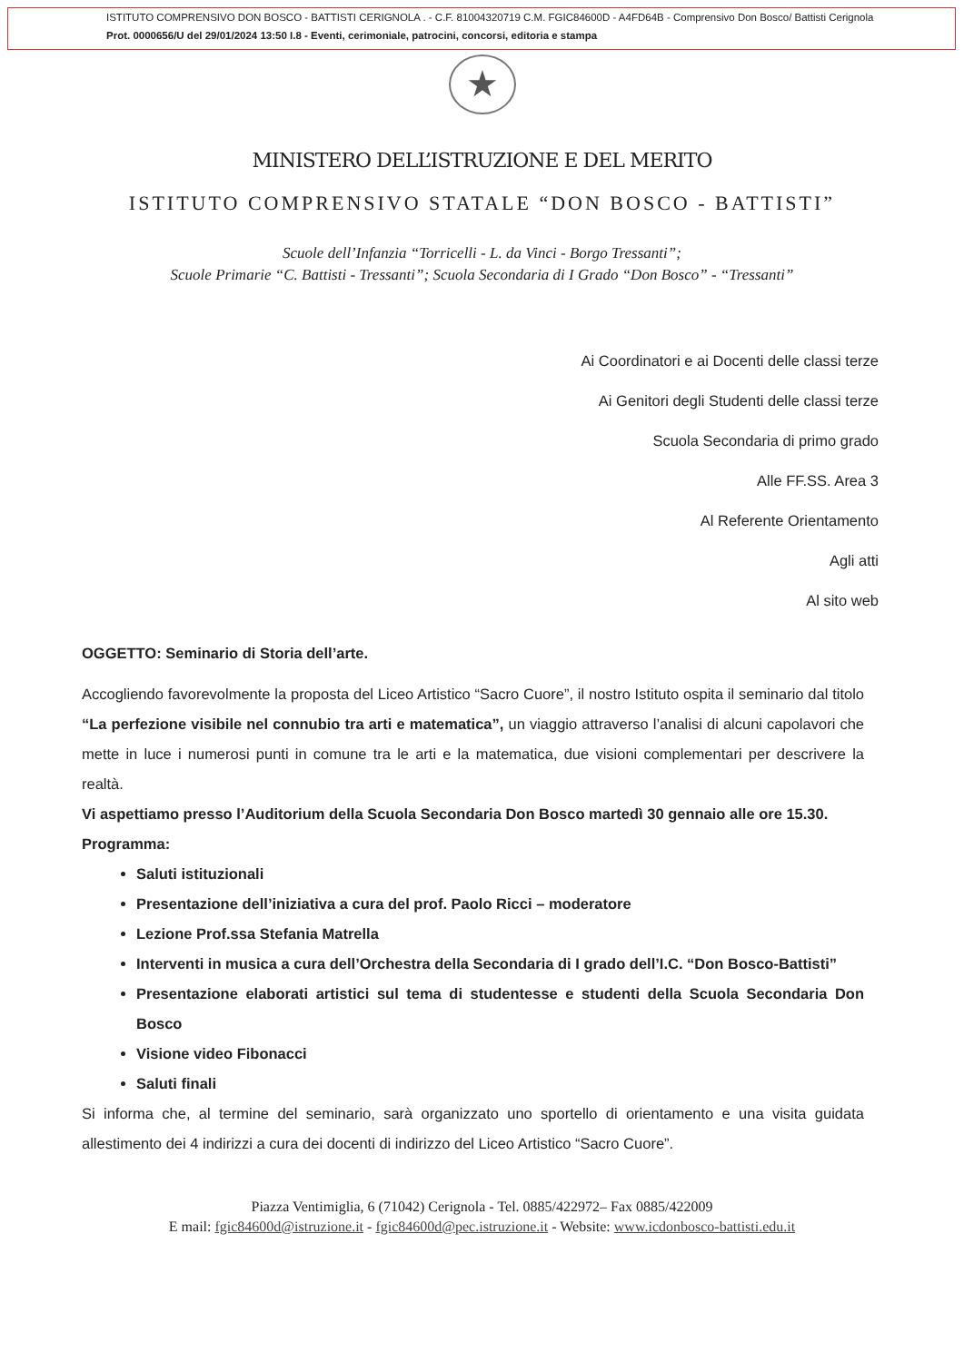ISTITUTO COMPRENSIVO DON BOSCO - BATTISTI CERIGNOLA . - C.F. 81004320719 C.M. FGIC84600D - A4FD64B - Comprensivo Don Bosco/ Battisti Cerignola
Prot. 0000656/U del 29/01/2024 13:50 I.8 - Eventi, cerimoniale, patrocini, concorsi, editoria e stampa
★
MINISTERO DELL’ISTRUZIONE E DEL MERITO
ISTITUTO COMPRENSIVO STATALE “DON BOSCO - BATTISTI”
Scuole dell’Infanzia “Torricelli - L. da Vinci - Borgo Tressanti”;
Scuole Primarie “C. Battisti - Tressanti”; Scuola Secondaria di I Grado “Don Bosco” - “Tressanti”
Ai Coordinatori e ai Docenti delle classi terze
Ai Genitori degli Studenti delle classi terze
Scuola Secondaria di primo grado
Alle FF.SS. Area 3
Al Referente Orientamento
Agli atti
Al sito web
OGGETTO: Seminario di Storia dell’arte.
Accogliendo favorevolmente la proposta del Liceo Artistico “Sacro Cuore”, il nostro Istituto ospita il seminario dal titolo “La perfezione visibile nel connubio tra arti e matematica”, un viaggio attraverso l’analisi di alcuni capolavori che mette in luce i numerosi punti in comune tra le arti e la matematica, due visioni complementari per descrivere la realtà.
Vi aspettiamo presso l’Auditorium della Scuola Secondaria Don Bosco martedì 30 gennaio alle ore 15.30.
Programma:
Saluti istituzionali
Presentazione dell’iniziativa a cura del prof. Paolo Ricci – moderatore
Lezione Prof.ssa Stefania Matrella
Interventi in musica a cura dell’Orchestra della Secondaria di I grado dell’I.C. “Don Bosco-Battisti”
Presentazione elaborati artistici sul tema di studentesse e studenti della Scuola Secondaria Don Bosco
Visione video Fibonacci
Saluti finali
Si informa che, al termine del seminario, sarà organizzato uno sportello di orientamento e una visita guidata allestimento dei 4 indirizzi a cura dei docenti di indirizzo del Liceo Artistico “Sacro Cuore”.
Piazza Ventimiglia, 6 (71042) Cerignola - Tel. 0885/422972– Fax 0885/422009
E mail: fgic84600d@istruzione.it - fgic84600d@pec.istruzione.it - Website: www.icdonbosco-battisti.edu.it